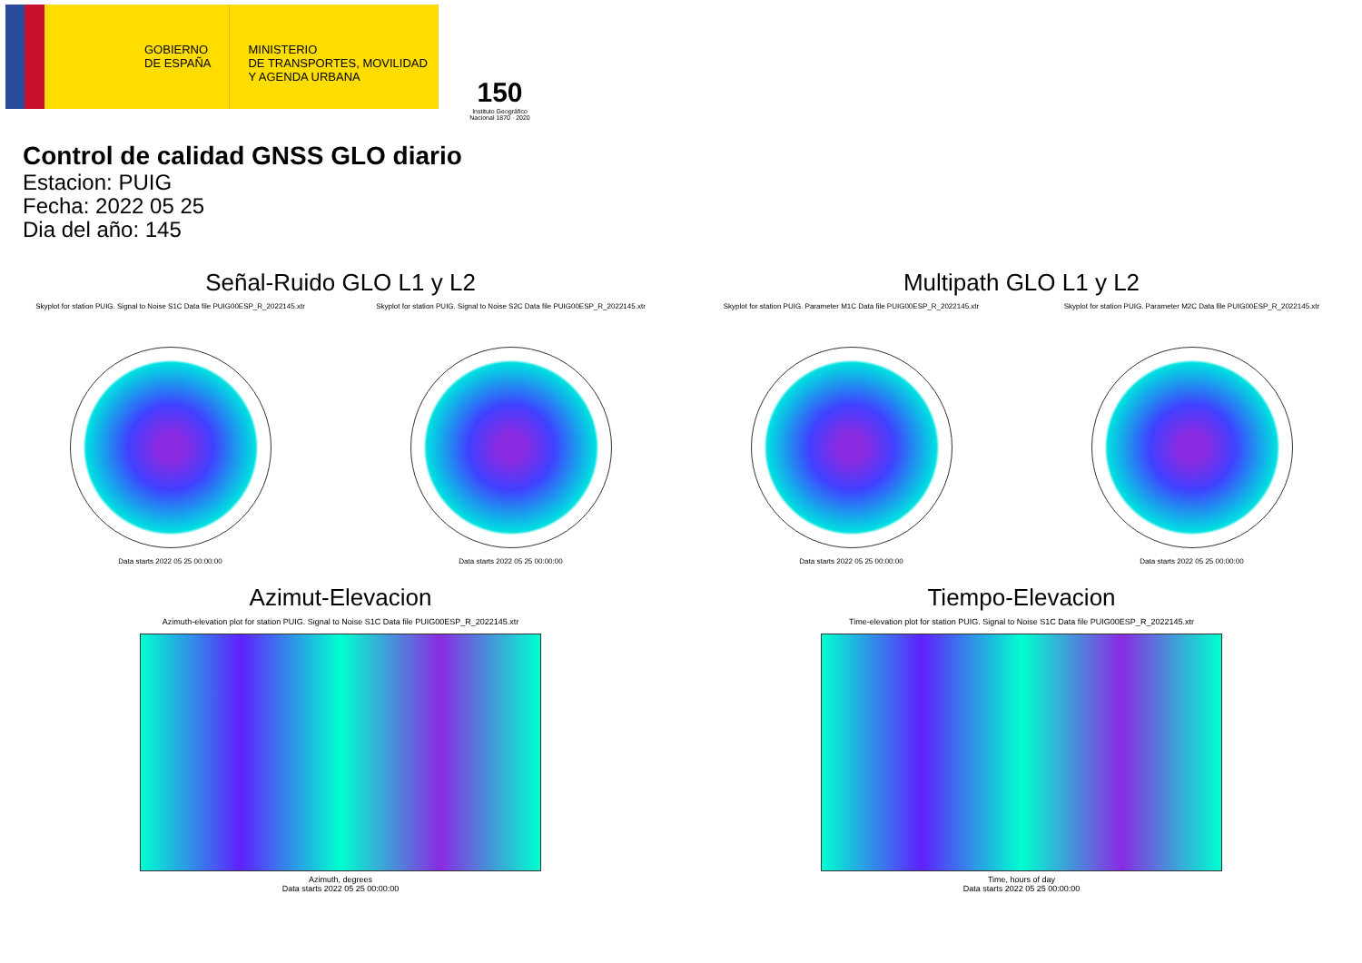GOBIERNO
DE ESPAÑA
MINISTERIO
DE TRANSPORTES, MOVILIDAD
Y AGENDA URBANA
150
Instituto Geográfico Nacional 1870 · 2020
Control de calidad GNSS GLO diario
Estacion: PUIG
Fecha: 2022 05 25
Dia del año: 145
Señal-Ruido GLO L1 y L2
Skyplot for station PUIG. Signal to Noise S1C Data file PUIG00ESP_R_2022145.xtr
Data starts 2022 05 25 00:00:00
Skyplot for station PUIG. Signal to Noise S2C Data file PUIG00ESP_R_2022145.xtr
Data starts 2022 05 25 00:00:00
Multipath GLO L1 y L2
Skyplot for station PUIG. Parameter M1C Data file PUIG00ESP_R_2022145.xtr
Data starts 2022 05 25 00:00:00
Skyplot for station PUIG. Parameter M2C Data file PUIG00ESP_R_2022145.xtr
Data starts 2022 05 25 00:00:00
Azimut-Elevacion
Azimuth-elevation plot for station PUIG. Signal to Noise S1C Data file PUIG00ESP_R_2022145.xtr
Azimuth, degrees
Data starts 2022 05 25 00:00:00
Tiempo-Elevacion
Time-elevation plot for station PUIG. Signal to Noise S1C Data file PUIG00ESP_R_2022145.xtr
Time, hours of day
Data starts 2022 05 25 00:00:00